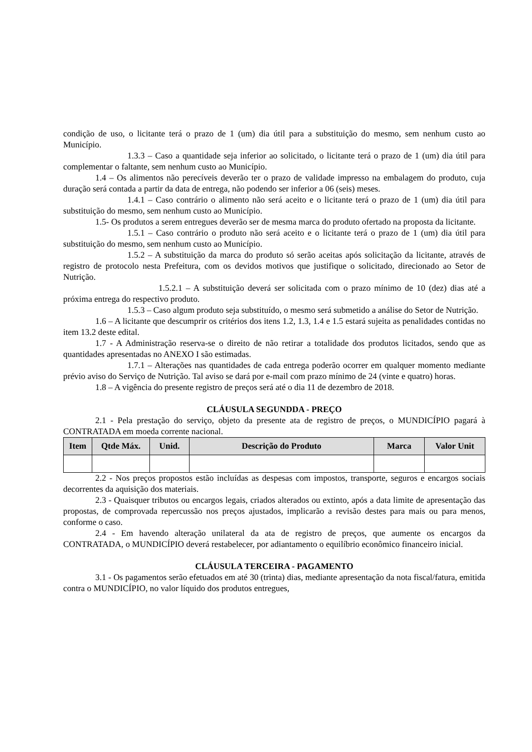condição de uso, o licitante terá o prazo de 1 (um) dia útil para a substituição do mesmo, sem nenhum custo ao Município.
1.3.3 – Caso a quantidade seja inferior ao solicitado, o licitante terá o prazo de 1 (um) dia útil para complementar o faltante, sem nenhum custo ao Município.
1.4 – Os alimentos não perecíveis deverão ter o prazo de validade impresso na embalagem do produto, cuja duração será contada a partir da data de entrega, não podendo ser inferior a 06 (seis) meses.
1.4.1 – Caso contrário o alimento não será aceito e o licitante terá o prazo de 1 (um) dia útil para substituição do mesmo, sem nenhum custo ao Município.
1.5- Os produtos a serem entregues deverão ser de mesma marca do produto ofertado na proposta da licitante.
1.5.1 – Caso contrário o produto não será aceito e o licitante terá o prazo de 1 (um) dia útil para substituição do mesmo, sem nenhum custo ao Município.
1.5.2 – A substituição da marca do produto só serão aceitas após solicitação da licitante, através de registro de protocolo nesta Prefeitura, com os devidos motivos que justifique o solicitado, direcionado ao Setor de Nutrição.
1.5.2.1 – A substituição deverá ser solicitada com o prazo mínimo de 10 (dez) dias até a próxima entrega do respectivo produto.
1.5.3 – Caso algum produto seja substituído, o mesmo será submetido a análise do Setor de Nutrição.
1.6 – A licitante que descumprir os critérios dos itens 1.2, 1.3, 1.4 e 1.5 estará sujeita as penalidades contidas no item 13.2 deste edital.
1.7 - A Administração reserva-se o direito de não retirar a totalidade dos produtos licitados, sendo que as quantidades apresentadas no ANEXO I são estimadas.
1.7.1 – Alterações nas quantidades de cada entrega poderão ocorrer em qualquer momento mediante prévio aviso do Serviço de Nutrição. Tal aviso se dará por e-mail com prazo mínimo de 24 (vinte e quatro) horas.
1.8 – A vigência do presente registro de preços será até o dia 11 de dezembro de 2018.
CLÁUSULA SEGUNDDA - PREÇO
2.1 - Pela prestação do serviço, objeto da presente ata de registro de preços, o MUNDICÍPIO pagará à CONTRATADA em moeda corrente nacional.
| Item | Qtde Máx. | Unid. | Descrição do Produto | Marca | Valor Unit |
| --- | --- | --- | --- | --- | --- |
2.2 - Nos preços propostos estão incluídas as despesas com impostos, transporte, seguros e encargos sociais decorrentes da aquisição dos materiais.
2.3 - Quaisquer tributos ou encargos legais, criados alterados ou extinto, após a data limite de apresentação das propostas, de comprovada repercussão nos preços ajustados, implicarão a revisão destes para mais ou para menos, conforme o caso.
2.4 - Em havendo alteração unilateral da ata de registro de preços, que aumente os encargos da CONTRATADA, o MUNDICÍPIO deverá restabelecer, por adiantamento o equilíbrio econômico financeiro inicial.
CLÁUSULA TERCEIRA - PAGAMENTO
3.1 - Os pagamentos serão efetuados em até 30 (trinta) dias, mediante apresentação da nota fiscal/fatura, emitida contra o MUNDICÍPIO, no valor líquido dos produtos entregues,